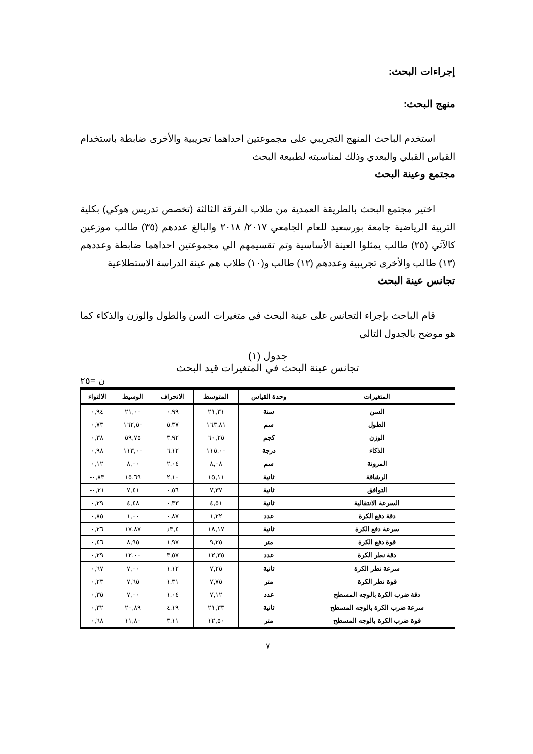إجراءات البحث:
منهج البحث:
استخدم الباحث المنهج التجريبي على مجموعتين احداهما تجريبية والأخرى ضابطة باستخدام القياس القبلي والبعدي وذلك لمناسبته لطبيعة البحث
مجتمع وعينة البحث
اختير مجتمع البحث بالطريقة العمدية من طلاب الفرقة الثالثة (تخصص تدريس هوكي) بكلية التربية الرياضية جامعة بورسعيد للعام الجامعي ٢٠١٧/ ٢٠١٨ والبالغ عددهم (٣٥) طالب موزعين كالآتي (٢٥) طالب يمثلوا العينة الأساسية وتم تقسيمهم الي مجموعتين احداهما ضابطة وعددهم (١٣) طالب والأخرى تجريبية وعددهم (١٢) طالب و(١٠) طلاب هم عينة الدراسة الاستطلاعية
تجانس عينة البحث
قام الباحث بإجراء التجانس على عينة البحث في متغيرات السن والطول والوزن والذكاء كما هو موضح بالجدول التالي
جدول (١)
تجانس عينة البحث في المتغيرات قيد البحث
ن =٢٥
| المتغيرات | وحدة القياس | المتوسط | الانحراف | الوسيط | الالتواء |
| --- | --- | --- | --- | --- | --- |
| السن | سنة | ٢١,٣١ | ٠,٩٩ | ٢١,٠٠ | ٠,٩٤ |
| الطول | سم | ١٦٣,٨١ | ٥,٣٧ | ١٦٢,٥٠ | ٠,٧٣ |
| الوزن | كجم | ٦٠,٢٥ | ٣,٩٢ | ٥٩,٧٥ | ٠,٣٨ |
| الذكاء | درجة | ١١٥,٠٠ | ٦,١٢ | ١١٣,٠٠ | ٠,٩٨ |
| المرونة | سم | ٨,٠٨ | ٢,٠٤ | ٨,٠٠ | ٠,١٢ |
| الرشاقة | ثانية | ١٥,١١ | ٢,١٠ | ١٥,٦٩ | ٠,٨٣- |
| التوافق | ثانية | ٧,٣٧ | ٠,٥٦ | ٧,٤١ | ٠,٢١- |
| السرعة الانتقالية | ثانية | ٤,٥١ | ٠,٣٣ | ٤,٤٨ | ٠,٢٩ |
| دقة دفع الكرة | عدد | ١,٢٢ | ٠,٨٧ | ١,٠٠ | ٠,٨٥ |
| سرعة دفع الكرة | ثانية | ١٨,١٧ | ٣,٤ذ | ١٧,٨٧ | ٠,٢٦ |
| قوة دفع الكرة | متر | ٩,٢٥ | ١,٩٧ | ٨,٩٥ | ٠,٤٦ |
| دقة نطر الكرة | عدد | ١٢,٣٥ | ٣,٥٧ | ١٢,٠٠ | ٠,٢٩ |
| سرعة نطر الكرة | ثانية | ٧,٢٥ | ١,١٢ | ٧,٠٠ | ٠,٦٧ |
| قوة نطر الكرة | متر | ٧,٧٥ | ١,٣١ | ٧,٦٥ | ٠,٢٣ |
| دقة ضرب الكرة بالوجه المسطح | عدد | ٧,١٢ | ١,٠٤ | ٧,٠٠ | ٠,٣٥ |
| سرعة ضرب الكرة بالوجه المسطح | ثانية | ٢١,٣٣ | ٤,١٩ | ٢٠,٨٩ | ٠,٣٢ |
| قوة ضرب الكرة بالوجه المسطح | متر | ١٢,٥٠ | ٣,١١ | ١١,٨٠ | ٠,٦٨ |
٧